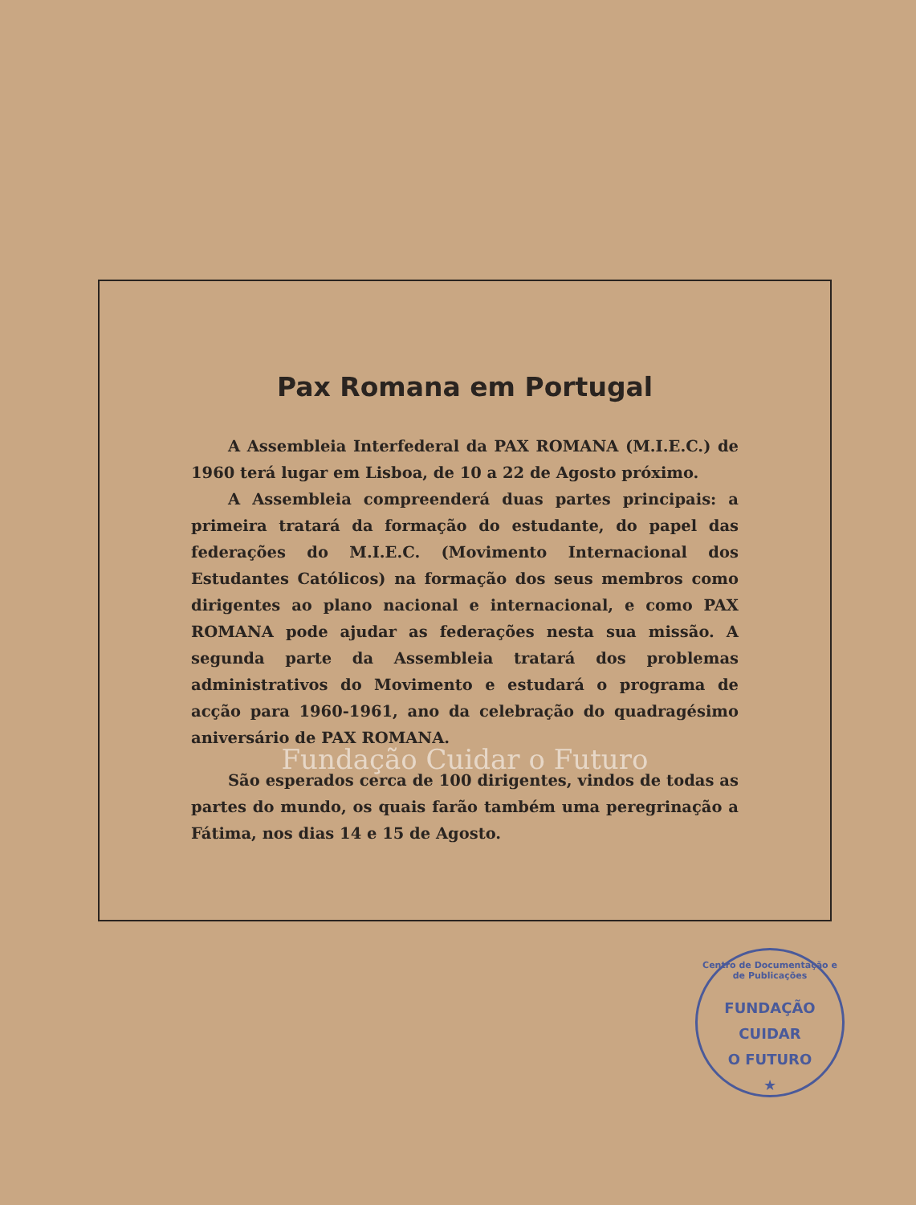Pax Romana em Portugal
A Assembleia Interfederal da PAX ROMANA (M.I.E.C.) de 1960 terá lugar em Lisboa, de 10 a 22 de Agosto próximo.
A Assembleia compreenderá duas partes principais: a primeira tratará da formação do estudante, do papel das federações do M.I.E.C. (Movimento Internacional dos Estudantes Católicos) na formação dos seus membros como dirigentes ao plano nacional e internacional, e como PAX ROMANA pode ajudar as federações nesta sua missão. A segunda parte da Assembleia tratará dos problemas administrativos do Movimento e estudará o programa de acção para 1960-1961, ano da celebração do quadragésimo aniversário de PAX ROMANA.
Fundação Cuidar o Futuro
São esperados cerca de 100 dirigentes, vindos de todas as partes do mundo, os quais farão também uma peregrinação a Fátima, nos dias 14 e 15 de Agosto.
Centro de Documentação e de Publicações
FUNDAÇÃO
CUIDAR
O FUTURO
★